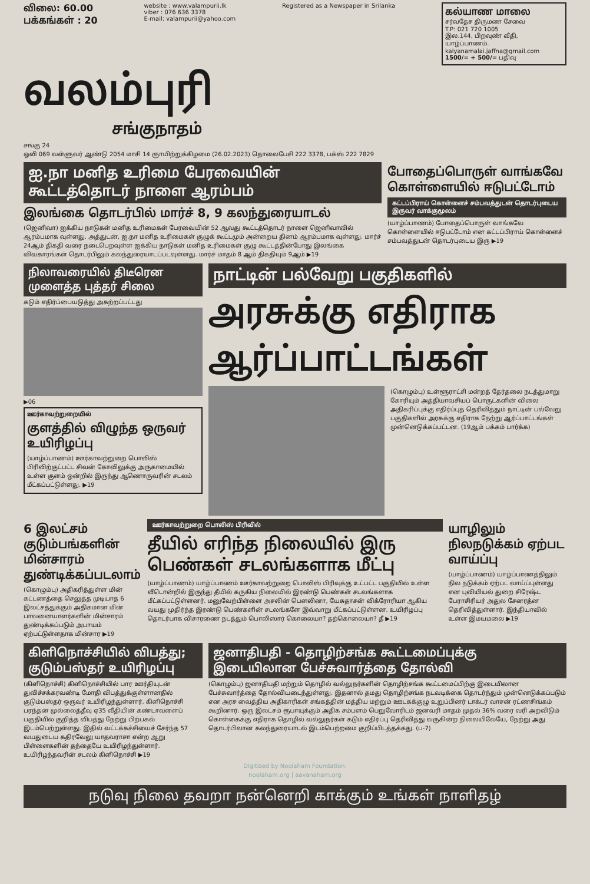விலை: 60.00
பக்கங்கள் : 20
website : www.valampurii.lk
viber : 076 636 3378
E-mail: valampurii@yahoo.com
Registered as a Newspaper in Srilanka
கல்யாண மாலை
சர்வதேச திருமண சேவை
T.P: 021 720 1005
இல.144, பிறவுண் வீதி, யாழ்ப்பாணம்.
kalyanamalai.jaffna@gmail.com
1500/= + 500/= பதிவு
வலம்புரி
சங்குநாதம்
சங்கு 24
ஒலி 069 வள்ளுவர் ஆண்டு 2054 மாசி 14 ஞாயிற்றுக்கிழமை (26.02.2023) தொலைபேசி 222 3378, பக்ஸ் 222 7829
ஐ.நா மனித உரிமை பேரவையின் கூட்டத்தொடர் நாளை ஆரம்பம்
இலங்கை தொடர்பில் மார்ச் 8, 9 கலந்துரையாடல்
(ஜெனிவா) ஐக்கிய நாடுகள் மனித உரிமைகள் பேரவையின் 52 ஆவது கூட்டத்தொடர் நாளை ஜெனிவாவில் ஆரம்பமாக வுள்ளது. அத்துடன், ஐ.நா மனித உரிமைகள் குழுக் கூட்டமும் அன்றைய தினம் ஆரம்பமாக வுள்ளது. மார்ச் 24ஆம் திகதி வரை நடைபெறவுள்ள ஐக்கிய நாடுகள் மனித உரிமைகள் குழு கூட்டத்தின்போது இலங்கை விவகாரங்கள் தொடர்பிலும் கலந்துரையாடப்படவுள்ளது. மார்ச் மாதம் 8 ஆம் திகதியும் 9ஆம் ▶19
போதைப்பொருள் வாங்கவே கொள்ளையில் ஈடுபட்டோம்
கட்டப்பிராய் கொள்ளைச் சம்பவத்துடன் தொடர்புடைய இருவர் வாக்குமூலம்
(யாழ்ப்பாணம்) போதைப்பொருள் வாங்கவே கொள்ளையில் ஈடுபட்டோம் என கட்டப்பிராய் கொள்ளைச் சம்பவத்துடன் தொடர்புடைய இரு ▶19
நிலாவரையில் திடீரென முளைத்த புத்தர் சிலை
கடும் எதிர்ப்பையடுத்து அகற்றப்பட்டது
▶06
ஊர்காவற்றுறையில்
குளத்தில் விழுந்த ஒருவர் உயிரிழப்பு
(யாழ்ப்பாணம்) ஊர்காவற்றுறை பொலிஸ் பிரிவிற்குட்பட்ட சிவன் கோவிலுக்கு அருகாமையில் உள்ள குளம் ஒன்றில் இருந்து ஆணொருவரின் சடலம் மீட்கப்பட்டுள்ளது. ▶19
நாட்டின் பல்வேறு பகுதிகளில்
அரசுக்கு எதிராக
ஆர்ப்பாட்டங்கள்
(கொழும்பு) உள்ளூராட்சி மன்றத் தேர்தலை நடத்துமாறு கோரியும் அத்தியாவசியப் பொருட்களின் விலை அதிகரிப்புக்கு எதிர்ப்புத் தெரிவித்தும் நாட்டின் பல்வேறு பகுதிகளில் அரசுக்கு எதிராக நேற்று ஆர்ப்பாட்டங்கள் முன்னெடுக்கப்பட்டன. (19ஆம் பக்கம் பார்க்க)
6 இலட்சம் குடும்பங்களின் மின்சாரம் துண்டிக்கப்படலாம்
(கொழும்பு) அதிகரித்துள்ள மின் கட்டணத்தை செலுத்த முடியாத 6 இலட்சத்துக்கும் அதிகமான மின் பாவனையாளர்களின் மின்சாரம் துண்டிக்கப்படும் அபாயம் ஏற்பட்டுள்ளதாக மின்சார ▶19
ஊர்காவற்றுறை பொலிஸ் பிரிவில்
தீயில் எரிந்த நிலையில் இரு பெண்கள் சடலங்களாக மீட்பு
(யாழ்ப்பாணம்) யாழ்ப்பாணம் ஊர்காவற்றுறை பொலிஸ் பிரிவுக்கு உட்பட்ட பகுதியில் உள்ள வீடொன்றில் இருந்து தீயில் கருகிய நிலையில் இரண்டு பெண்கள் சடலங்களாக மீட்கப்பட்டுள்ளனர். மனுவேற்பிள்ளை அசலின் பௌலினா, யேசுதாசன் விக்ரோரியா ஆகிய வயது முதிர்ந்த இரண்டு பெண்களின் சடலங்களே இவ்வாறு மீட்கப்பட்டுள்ளன. உயிரிழப்பு தொடர்பாக விசாரணை நடத்தும் பொலிஸார் கொலையா? தற்கொலையா? தீ ▶19
யாழிலும் நிலநடுக்கம் ஏற்பட வாய்ப்பு
(யாழ்ப்பாணம்) யாழ்ப்பாணத்திலும் நில நடுக்கம் ஏற்பட வாய்ப்புள்ளது என புவியியல் துறை சிரேஷ்ட பேராசிரியர் அதுல சேனரத்ன தெரிவித்துள்ளார். இந்தியாவில் உள்ள இமயமலை ▶19
கிளிநொச்சியில் விபத்து; குடும்பஸ்தர் உயிரிழப்பு
(கிளிநொச்சி) கிளிநொச்சியில் பார ஊர்தியுடன் துவிச்சக்கரவண்டி மோதி விபத்துக்குள்ளானதில் குடும்பஸ்தர் ஒருவர் உயிரிழந்துள்ளார். கிளிநொச்சி பரந்தன் முல்லைத்தீவு ஏ35 வீதியின் கண்டாவளைப் பகுதியில் குறித்த விபத்து நேற்று பிற்பகல் இடம்பெற்றுள்ளது. இதில் வட்டக்கச்சியைச் சேர்ந்த 57 வயதுடைய கதிரவேலு யாதவராசா என்ற ஆறு பிள்ளைகளின் தந்தையே உயிரிழந்துள்ளார். உயிரிழந்தவரின் சடலம் கிளிநொச்சி ▶19
ஜனாதிபதி - தொழிற்சங்க கூட்டமைப்புக்கு இடையிலான பேச்சுவார்த்தை தோல்வி
(கொழும்பு) ஜனாதிபதி மற்றும் தொழில் வல்லுநர்களின் தொழிற்சங்க கூட்டமைப்பிற்கு இடையிலான பேச்சுவார்த்தை தோல்வியடைந்துள்ளது. இதனால் தமது தொழிற்சங்க நடவடிக்கை தொடர்ந்தும் முன்னெடுக்கப்படும் என அரச வைத்திய அதிகாரிகள் சங்கத்தின் மத்திய மற்றும் ஊடகக்குழு உறுப்பினர் டாக்டர் வாசன் ரட்ணசிங்கம் கூறினார். ஒரு இலட்சம் ரூபாயுக்கும் அதிக சம்பளம் பெறுவோரிடம் ஜனவரி மாதம் முதல் 36% வரை வரி அறவிடும் கொள்கைக்கு எதிராக தொழில் வல்லுநர்கள் கடும் எதிர்ப்பு தெரிவித்து வருகின்ற நிலையிலேயே, நேற்று அது தொடர்பிலான கலந்துரையாடல் இடம்பெற்றமை குறிப்பிடத்தக்கது. (ப-7)
Digitized by Noolaham Foundation.
noolaham.org | aavanaham.org
நடுவு நிலை தவறா நன்னெறி காக்கும் உங்கள் நாளிதழ்